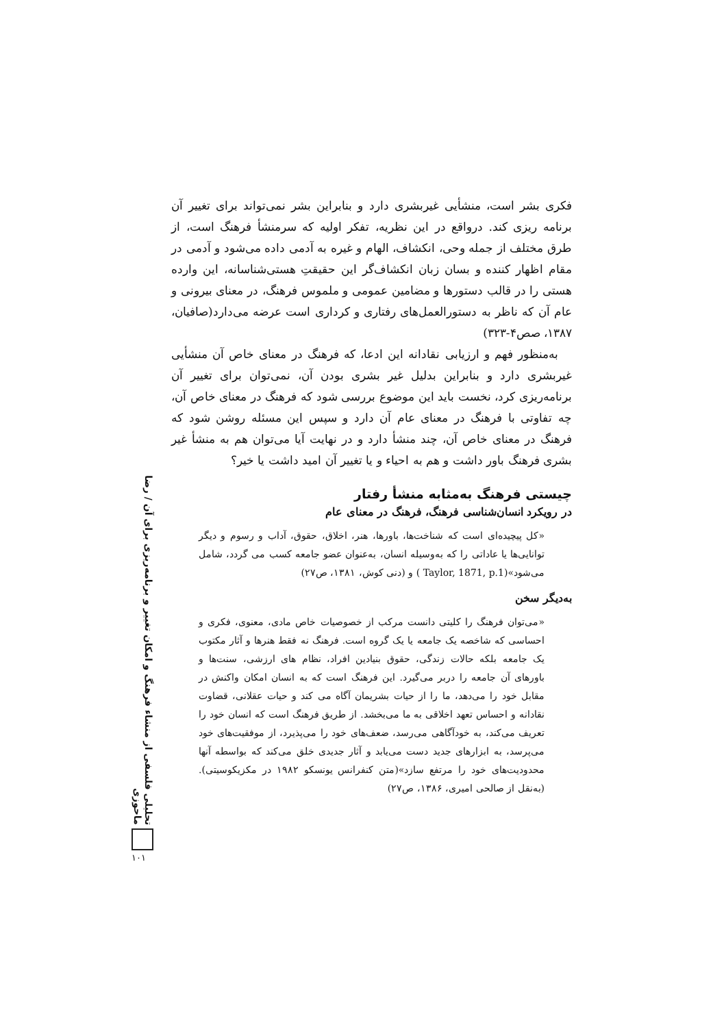فکری بشر است، منشأیی غیربشری دارد و بنابراین بشر نمی‌تواند برای تغییر آن برنامه ریزی کند. درواقع در این نظریه، تفکر اولیه که سرمنشأ فرهنگ است، از طرق مختلف از جمله وحی، انکشاف، الهام و غیره به آدمی داده می‌شود و آدمی در مقام اظهار کننده و بسان زبان انکشاف‌گر این حقیقتِ هستی‌شناسانه، این وارده هستی را در قالب دستورها و مضامین عمومی و ملموس فرهنگ، در معنای بیرونی و عام آن که ناظر به دستورالعمل‌های رفتاری و کرداری است عرضه می‌دارد(صافیان، ۱۳۸۷، صص۴-۳۲۳)
به‌منظور فهم و ارزیابی نقادانه این ادعا، که فرهنگ در معنای خاص آن منشأیی غیربشری دارد و بنابراین بدلیل غیر بشری بودن آن، نمی‌توان برای تغییر آن برنامه‌ریزی کرد، نخست باید این موضوع بررسی شود که فرهنگ در معنای خاص آن، چه تفاوتی با فرهنگ در معنای عام آن دارد و سپس این مسئله روشن شود که فرهنگ در معنای خاص آن، چند منشأ دارد و در نهایت آیا می‌توان هم به منشأ غیر بشری فرهنگ باور داشت و هم به احیاء و یا تغییر آن امید داشت یا خیر؟
چیستی فرهنگ به‌مثابه منشأ رفتار
در رویکرد انسان‌شناسی فرهنگ، فرهنگ در معنای عام
«کل پیچیده‌ای است که شناخت‌ها، باورها، هنر، اخلاق، حقوق، آداب و رسوم و دیگر توانایی‌ها یا عاداتی را که به‌وسیله انسان، به‌عنوان عضو جامعه کسب می گردد، شامل می‌شود»(Taylor, 1871, p.1 ) و (دنی کوش، ۱۳۸۱، ص۲۷)
به‌دیگر سخن
«می‌توان فرهنگ را کلیتی دانست مرکب از خصوصیات خاص مادی، معنوی، فکری و احساسی که شاخصه یک جامعه یا یک گروه است. فرهنگ نه فقط هنرها و آثار مکتوب یک جامعه بلکه حالات زندگی، حقوق بنیادین افراد، نظام های ارزشی، سنت‌ها و باورهای آن جامعه را دربر می‌گیرد. این فرهنگ است که به انسان امکان واکنش در مقابل خود را می‌دهد، ما را از حیات بشریمان آگاه می کند و حیات عقلانی، قضاوت نقادانه و احساس تعهد اخلاقی به ما می‌بخشد. از طریق فرهنگ است که انسان خود را تعریف می‌کند، به خودآگاهی می‌رسد، ضعف‌های خود را می‌پذیرد، از موفقیت‌های خود می‌پرسد، به ابزارهای جدید دست می‌یابد و آثار جدیدی خلق می‌کند که بواسطه آنها محدودیت‌های خود را مرتفع سازد»(متن کنفرانس یونسکو ۱۹۸۲ در مکزیکوسیتی). (به‌نقل از صالحی امیری، ۱۳۸۶، ص۲۷)
تحلیلی فلسفی از منشاء فرهنگ و امکان تغییر و برنامه‌ریزی برای آن / رضا ماحوزی
۱۰۱